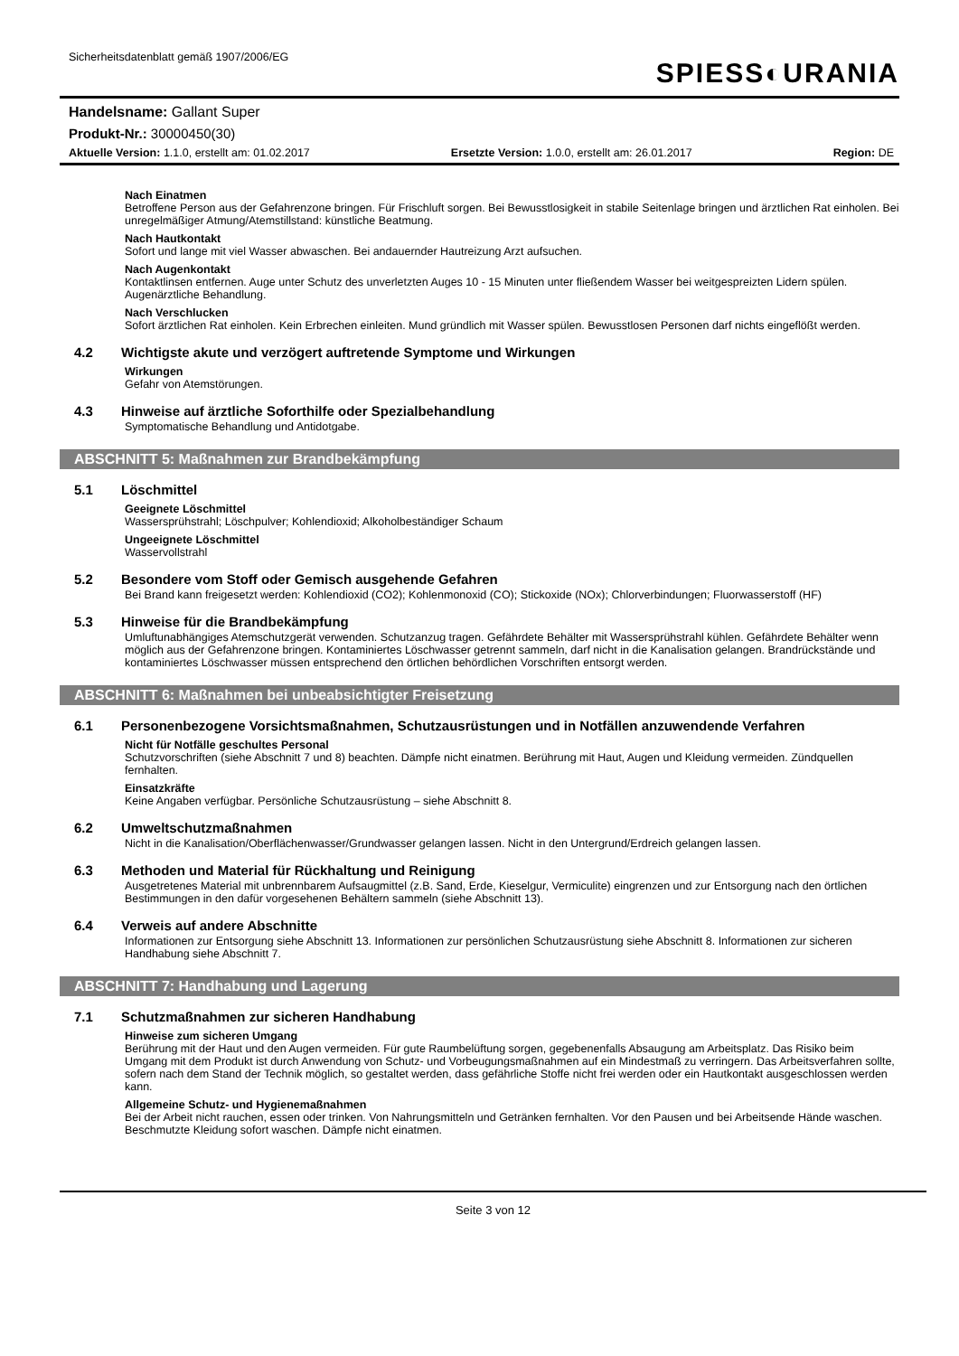Sicherheitsdatenblatt gemäß 1907/2006/EG
SPIESS◐URANIA
Handelsname: Gallant Super
Produkt-Nr.: 30000450(30)
Aktuelle Version: 1.1.0, erstellt am: 01.02.2017 Ersetzte Version: 1.0.0, erstellt am: 26.01.2017 Region: DE
Nach Einatmen
Betroffene Person aus der Gefahrenzone bringen. Für Frischluft sorgen. Bei Bewusstlosigkeit in stabile Seitenlage bringen und ärztlichen Rat einholen. Bei unregelmäßiger Atmung/Atemstillstand: künstliche Beatmung.
Nach Hautkontakt
Sofort und lange mit viel Wasser abwaschen. Bei andauernder Hautreizung Arzt aufsuchen.
Nach Augenkontakt
Kontaktlinsen entfernen. Auge unter Schutz des unverletzten Auges 10 - 15 Minuten unter fließendem Wasser bei weitgespreizten Lidern spülen. Augenärztliche Behandlung.
Nach Verschlucken
Sofort ärztlichen Rat einholen. Kein Erbrechen einleiten. Mund gründlich mit Wasser spülen. Bewusstlosen Personen darf nichts eingeflößt werden.
4.2 Wichtigste akute und verzögert auftretende Symptome und Wirkungen
Wirkungen
Gefahr von Atemstörungen.
4.3 Hinweise auf ärztliche Soforthilfe oder Spezialbehandlung
Symptomatische Behandlung und Antidotgabe.
ABSCHNITT 5: Maßnahmen zur Brandbekämpfung
5.1 Löschmittel
Geeignete Löschmittel
Wassersprühstrahl; Löschpulver; Kohlendioxid; Alkoholbeständiger Schaum
Ungeeignete Löschmittel
Wasservollstrahl
5.2 Besondere vom Stoff oder Gemisch ausgehende Gefahren
Bei Brand kann freigesetzt werden: Kohlendioxid (CO2); Kohlenmonoxid (CO); Stickoxide (NOx); Chlorverbindungen; Fluorwasserstoff (HF)
5.3 Hinweise für die Brandbekämpfung
Umluftunabhängiges Atemschutzgerät verwenden. Schutzanzug tragen. Gefährdete Behälter mit Wassersprühstrahl kühlen. Gefährdete Behälter wenn möglich aus der Gefahrenzone bringen. Kontaminiertes Löschwasser getrennt sammeln, darf nicht in die Kanalisation gelangen. Brandrückstände und kontaminiertes Löschwasser müssen entsprechend den örtlichen behördlichen Vorschriften entsorgt werden.
ABSCHNITT 6: Maßnahmen bei unbeabsichtigter Freisetzung
6.1 Personenbezogene Vorsichtsmaßnahmen, Schutzausrüstungen und in Notfällen anzuwendende Verfahren
Nicht für Notfälle geschultes Personal
Schutzvorschriften (siehe Abschnitt 7 und 8) beachten. Dämpfe nicht einatmen. Berührung mit Haut, Augen und Kleidung vermeiden. Zündquellen fernhalten.
Einsatzkräfte
Keine Angaben verfügbar. Persönliche Schutzausrüstung – siehe Abschnitt 8.
6.2 Umweltschutzmaßnahmen
Nicht in die Kanalisation/Oberflächenwasser/Grundwasser gelangen lassen. Nicht in den Untergrund/Erdreich gelangen lassen.
6.3 Methoden und Material für Rückhaltung und Reinigung
Ausgetretenes Material mit unbrennbarem Aufsaugmittel (z.B. Sand, Erde, Kieselgur, Vermiculite) eingrenzen und zur Entsorgung nach den örtlichen Bestimmungen in den dafür vorgesehenen Behältern sammeln (siehe Abschnitt 13).
6.4 Verweis auf andere Abschnitte
Informationen zur Entsorgung siehe Abschnitt 13. Informationen zur persönlichen Schutzausrüstung siehe Abschnitt 8. Informationen zur sicheren Handhabung siehe Abschnitt 7.
ABSCHNITT 7: Handhabung und Lagerung
7.1 Schutzmaßnahmen zur sicheren Handhabung
Hinweise zum sicheren Umgang
Berührung mit der Haut und den Augen vermeiden. Für gute Raumbelüftung sorgen, gegebenenfalls Absaugung am Arbeitsplatz. Das Risiko beim Umgang mit dem Produkt ist durch Anwendung von Schutz- und Vorbeugungsmaßnahmen auf ein Mindestmaß zu verringern. Das Arbeitsverfahren sollte, sofern nach dem Stand der Technik möglich, so gestaltet werden, dass gefährliche Stoffe nicht frei werden oder ein Hautkontakt ausgeschlossen werden kann.
Allgemeine Schutz- und Hygienemaßnahmen
Bei der Arbeit nicht rauchen, essen oder trinken. Von Nahrungsmitteln und Getränken fernhalten. Vor den Pausen und bei Arbeitsende Hände waschen. Beschmutzte Kleidung sofort waschen. Dämpfe nicht einatmen.
Seite 3 von 12